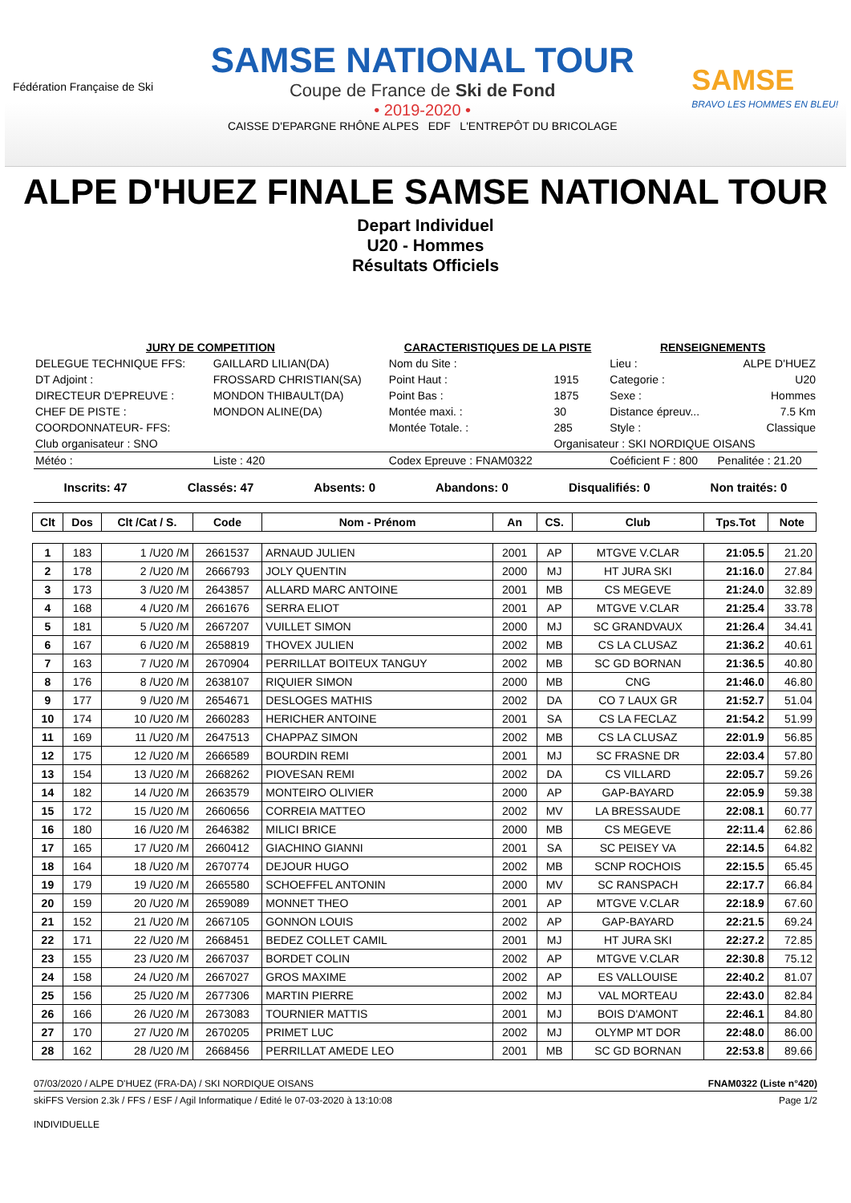Fédération Française de Ski
SAMSE NATIONAL TOUR
Coupe de France de Ski de Fond
• 2019-2020 •
CAISSE D'EPARGNE RHÔNE ALPES EDF L'ENTREPÔT DU BRICOLAGE
SAMSE
BRAVO LES HOMMES EN BLEU!
ALPE D'HUEZ FINALE SAMSE NATIONAL TOUR
Depart Individuel
U20 - Hommes
Résultats Officiels
| JURY DE COMPETITION | | CARACTERISTIQUES DE LA PISTE | | RENSEIGNEMENTS | |
| DELEGUE TECHNIQUE FFS: | GAILLARD LILIAN(DA) | Nom du Site : | | Lieu : | ALPE D'HUEZ |
| DT Adjoint : | FROSSARD CHRISTIAN(SA) | Point Haut : | 1915 | Categorie : | U20 |
| DIRECTEUR D'EPREUVE : | MONDON THIBAULT(DA) | Point Bas : | 1875 | Sexe : | Hommes |
| CHEF DE PISTE : | MONDON ALINE(DA) | Montée maxi. : | 30 | Distance épreuv... | 7.5 Km |
| COORDONNATEUR- FFS: | | Montée Totale. : | 285 | Style : | Classique |
| Club organisateur : SNO | | | Organisateur : SKI NORDIQUE OISANS | | |
| Météo : | Liste : 420 | Codex Epreuve : FNAM0322 | | Coéficient F : 800 | Penalitée : 21.20 |
Inscrits: 47 Classés: 47 Absents: 0 Abandons: 0 Disqualifiés: 0 Non traités: 0
| Clt | Dos | Clt /Cat / S. | Code | Nom - Prénom | An | CS. | Club | Tps.Tot | Note |
| --- | --- | --- | --- | --- | --- | --- | --- | --- | --- |
| 1 | 183 | 1 /U20 /M | 2661537 | ARNAUD JULIEN | 2001 | AP | MTGVE V.CLAR | 21:05.5 | 21.20 |
| 2 | 178 | 2 /U20 /M | 2666793 | JOLY QUENTIN | 2000 | MJ | HT JURA SKI | 21:16.0 | 27.84 |
| 3 | 173 | 3 /U20 /M | 2643857 | ALLARD MARC ANTOINE | 2001 | MB | CS MEGEVE | 21:24.0 | 32.89 |
| 4 | 168 | 4 /U20 /M | 2661676 | SERRA ELIOT | 2001 | AP | MTGVE V.CLAR | 21:25.4 | 33.78 |
| 5 | 181 | 5 /U20 /M | 2667207 | VUILLET SIMON | 2000 | MJ | SC GRANDVAUX | 21:26.4 | 34.41 |
| 6 | 167 | 6 /U20 /M | 2658819 | THOVEX JULIEN | 2002 | MB | CS LA CLUSAZ | 21:36.2 | 40.61 |
| 7 | 163 | 7 /U20 /M | 2670904 | PERRILLAT BOITEUX TANGUY | 2002 | MB | SC GD BORNAN | 21:36.5 | 40.80 |
| 8 | 176 | 8 /U20 /M | 2638107 | RIQUIER SIMON | 2000 | MB | CNG | 21:46.0 | 46.80 |
| 9 | 177 | 9 /U20 /M | 2654671 | DESLOGES MATHIS | 2002 | DA | CO 7 LAUX GR | 21:52.7 | 51.04 |
| 10 | 174 | 10 /U20 /M | 2660283 | HERICHER ANTOINE | 2001 | SA | CS LA FECLAZ | 21:54.2 | 51.99 |
| 11 | 169 | 11 /U20 /M | 2647513 | CHAPPAZ SIMON | 2002 | MB | CS LA CLUSAZ | 22:01.9 | 56.85 |
| 12 | 175 | 12 /U20 /M | 2666589 | BOURDIN REMI | 2001 | MJ | SC FRASNE DR | 22:03.4 | 57.80 |
| 13 | 154 | 13 /U20 /M | 2668262 | PIOVESAN REMI | 2002 | DA | CS VILLARD | 22:05.7 | 59.26 |
| 14 | 182 | 14 /U20 /M | 2663579 | MONTEIRO OLIVIER | 2000 | AP | GAP-BAYARD | 22:05.9 | 59.38 |
| 15 | 172 | 15 /U20 /M | 2660656 | CORREIA MATTEO | 2002 | MV | LA BRESSAUDE | 22:08.1 | 60.77 |
| 16 | 180 | 16 /U20 /M | 2646382 | MILICI BRICE | 2000 | MB | CS MEGEVE | 22:11.4 | 62.86 |
| 17 | 165 | 17 /U20 /M | 2660412 | GIACHINO GIANNI | 2001 | SA | SC PEISEY VA | 22:14.5 | 64.82 |
| 18 | 164 | 18 /U20 /M | 2670774 | DEJOUR HUGO | 2002 | MB | SCNP ROCHOIS | 22:15.5 | 65.45 |
| 19 | 179 | 19 /U20 /M | 2665580 | SCHOEFFEL ANTONIN | 2000 | MV | SC RANSPACH | 22:17.7 | 66.84 |
| 20 | 159 | 20 /U20 /M | 2659089 | MONNET THEO | 2001 | AP | MTGVE V.CLAR | 22:18.9 | 67.60 |
| 21 | 152 | 21 /U20 /M | 2667105 | GONNON LOUIS | 2002 | AP | GAP-BAYARD | 22:21.5 | 69.24 |
| 22 | 171 | 22 /U20 /M | 2668451 | BEDEZ COLLET CAMIL | 2001 | MJ | HT JURA SKI | 22:27.2 | 72.85 |
| 23 | 155 | 23 /U20 /M | 2667037 | BORDET COLIN | 2002 | AP | MTGVE V.CLAR | 22:30.8 | 75.12 |
| 24 | 158 | 24 /U20 /M | 2667027 | GROS MAXIME | 2002 | AP | ES VALLOUISE | 22:40.2 | 81.07 |
| 25 | 156 | 25 /U20 /M | 2677306 | MARTIN PIERRE | 2002 | MJ | VAL MORTEAU | 22:43.0 | 82.84 |
| 26 | 166 | 26 /U20 /M | 2673083 | TOURNIER MATTIS | 2001 | MJ | BOIS D'AMONT | 22:46.1 | 84.80 |
| 27 | 170 | 27 /U20 /M | 2670205 | PRIMET LUC | 2002 | MJ | OLYMP MT DOR | 22:48.0 | 86.00 |
| 28 | 162 | 28 /U20 /M | 2668456 | PERRILLAT AMEDE LEO | 2001 | MB | SC GD BORNAN | 22:53.8 | 89.66 |
07/03/2020 / ALPE D'HUEZ (FRA-DA) / SKI NORDIQUE OISANS FNAM0322 (Liste n°420)
skiFFS Version 2.3k / FFS / ESF / Agil Informatique / Edité le 07-03-2020 à 13:10:08 Page 1/2
INDIVIDUELLE